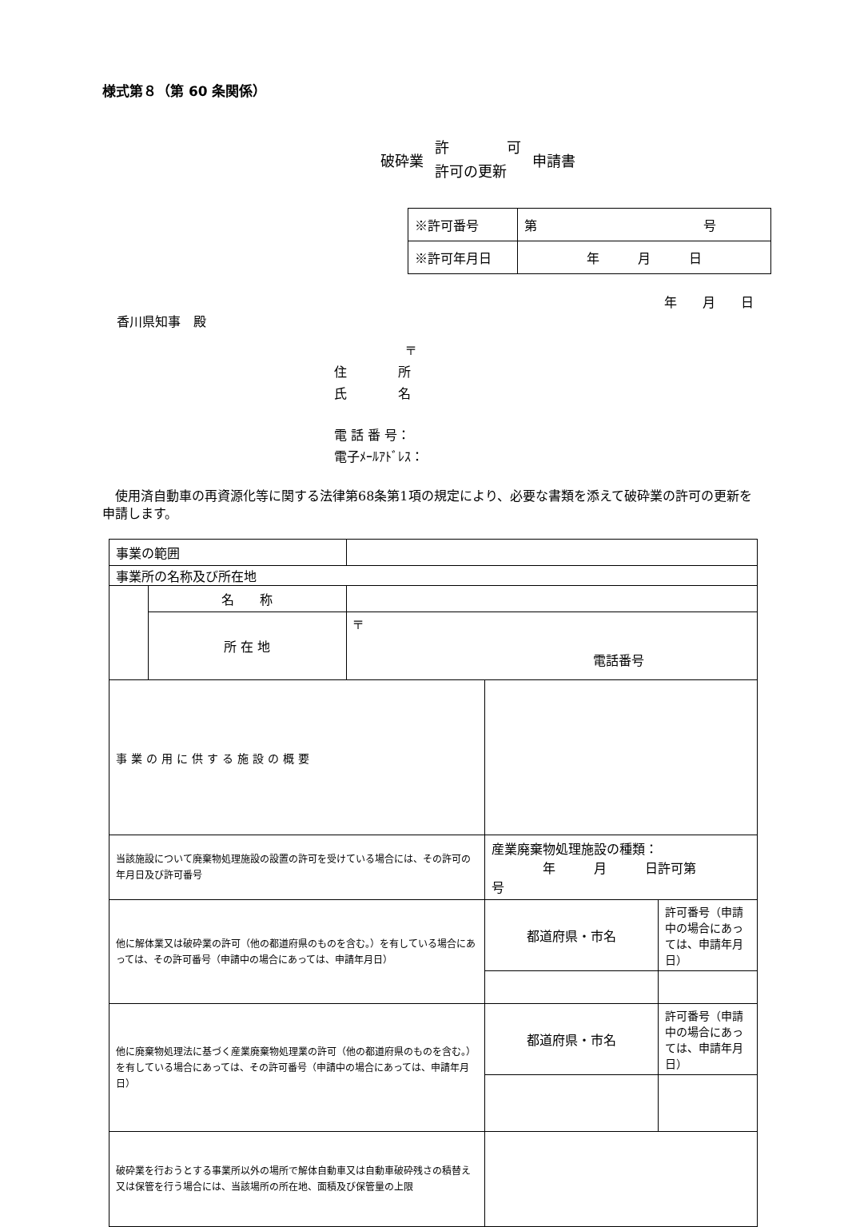様式第８（第 60 条関係）
破砕業
許　　　　可
許可の更新
申請書
| ※許可番号 | 第 号 |
| ※許可年月日 | 年 月 日 |
年　　月　　日
香川県知事　殿
〒
住　　　　所
氏　　　　名
電 話 番 号：
電子ﾒｰﾙｱﾄﾞﾚｽ：
　使用済自動車の再資源化等に関する法律第68条第1項の規定により、必要な書類を添えて破砕業の許可の更新を申請します。
| 事業の範囲 | | | | |
| 事業所の名称及び所在地 | | | | |
| | 名 称 | | | |
| | 所 在 地 | 〒 電話番号 | | |
| 事業の用に供する施設の概要 | | | | |
| 当該施設について廃棄物処理施設の設置の許可を受けている場合には、その許可の年月日及び許可番号 | | | 産業廃棄物処理施設の種類： 年 月 日許可第 号 | |
| 他に解体業又は破砕業の許可（他の都道府県のものを含む。）を有している場合にあっては、その許可番号（申請中の場合にあっては、申請年月日） | | | 都道府県・市名 | 許可番号（申請中の場合にあっては、申請年月日） |
| 他に廃棄物処理法に基づく産業廃棄物処理業の許可（他の都道府県のものを含む。）を有している場合にあっては、その許可番号（申請中の場合にあっては、申請年月日） | | | 都道府県・市名 | 許可番号（申請中の場合にあっては、申請年月日） |
| 破砕業を行おうとする事業所以外の場所で解体自動車又は自動車破砕残さの積替え又は保管を行う場合には、当該場所の所在地、面積及び保管量の上限 | | | | |